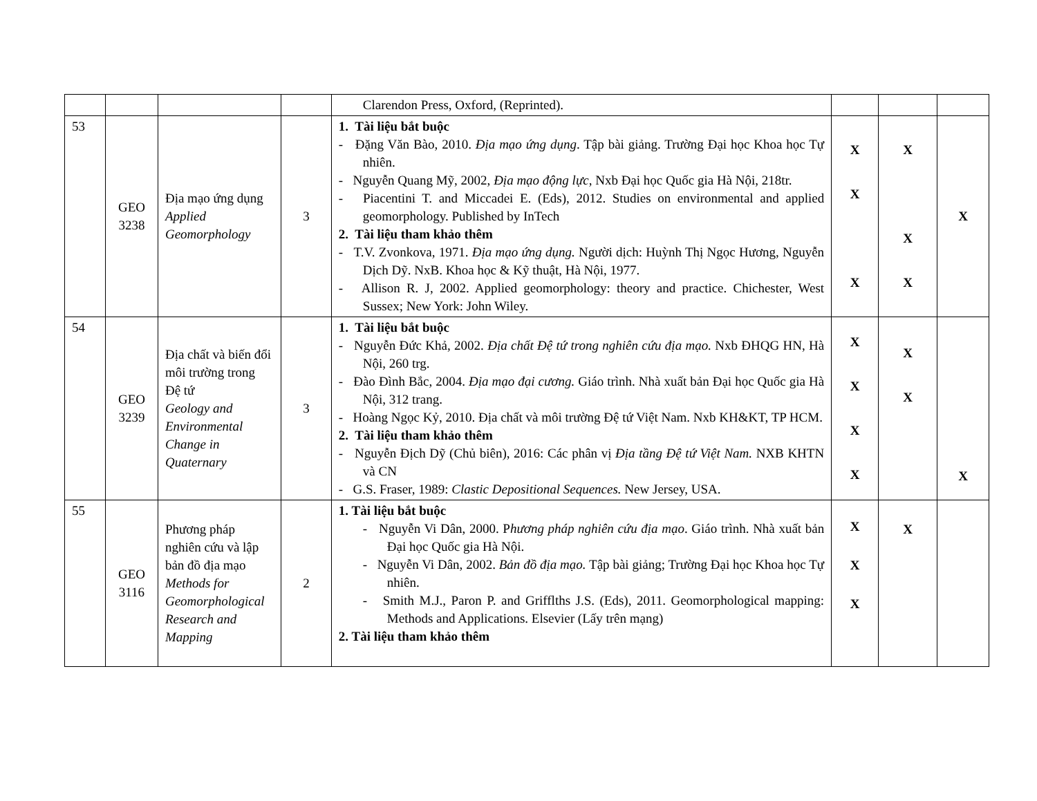| | | | | Clarendon Press, Oxford, (Reprinted). | | | |
| 53 | GEO 3238 | Địa mạo ứng dụng Applied Geomorphology | 3 | 1. Tài liệu bắt buộc - Đặng Văn Bào, 2010. Địa mạo ứng dụng . Tập bài giảng. Trường Đại học Khoa học Tự nhiên. - Nguyễn Quang Mỹ, 2002, Địa mạo động lực , Nxb Đại học Quốc gia Hà Nội, 218tr. - Piacentini T. and Miccadei E. (Eds), 2012. Studies on environmental and applied geomorphology. Published by InTech 2. Tài liệu tham khảo thêm - T.V. Zvonkova, 1971. Địa mạo ứng dụng. Người dịch: Huỳnh Thị Ngọc Hương, Nguyễn Dịch Dỹ. NxB. Khoa học & Kỹ thuật, Hà Nội, 1977. - Allison R. J, 2002. Applied geomorphology: theory and practice. Chichester, West Sussex; New York: John Wiley. | X X X | X X X | X |
| 54 | GEO 3239 | Địa chất và biến đổi môi trường trong Đệ tứ Geology and Environmental Change in Quaternary | 3 | 1. Tài liệu bắt buộc - Nguyễn Đức Khả, 2002. Địa chất Đệ tứ trong nghiên cứu địa mạo. Nxb ĐHQG HN, Hà Nội, 260 trg. - Đào Đình Bắc, 2004. Địa mạo đại cương. Giáo trình. Nhà xuất bản Đại học Quốc gia Hà Nội, 312 trang. - Hoàng Ngọc Kỷ, 2010. Địa chất và môi trường Đệ tứ Việt Nam. Nxb KH&KT, TP HCM. 2. Tài liệu tham khảo thêm - Nguyễn Địch Dỹ (Chủ biên), 2016: Các phân vị Địa tầng Đệ tứ Việt Nam. NXB KHTN và CN - G.S. Fraser, 1989: Clastic Depositional Sequences. New Jersey, USA. | X X X X | X X | X |
| 55 | GEO 3116 | Phương pháp nghiên cứu và lập bản đồ địa mạo Methods for Geomorphological Research and Mapping | 2 | 1. Tài liệu bắt buộc - Nguyễn Vi Dân, 2000. P hương pháp nghiên cứu địa mạo . Giáo trình. Nhà xuất bản Đại học Quốc gia Hà Nội. - Nguyễn Vi Dân, 2002. Bản đồ địa mạo. Tập bài giảng; Trường Đại học Khoa học Tự nhiên. - Smith M.J., Paron P. and Grifflths J.S. (Eds), 2011. Geomorphological mapping: Methods and Applications. Elsevier (Lấy trên mạng) 2. Tài liệu tham khảo thêm | X X X | X | |